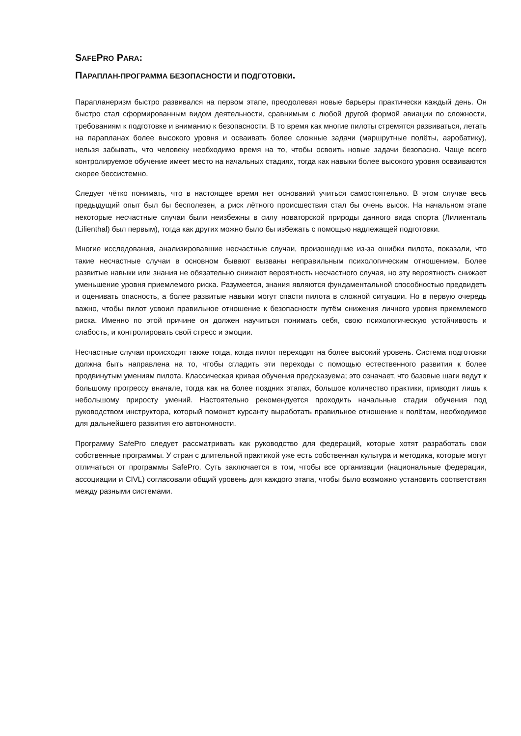SAFEPRO PARA:
ПАРАПЛАН-ПРОГРАММА БЕЗОПАСНОСТИ И ПОДГОТОВКИ.
Парапланеризм быстро развивался на первом этапе, преодолевая новые барьеры практически каждый день. Он быстро стал сформированным видом деятельности, сравнимым с любой другой формой авиации по сложности, требованиям к подготовке и вниманию к безопасности. В то время как многие пилоты стремятся развиваться, летать на парапланах более высокого уровня и осваивать более сложные задачи (маршрутные полёты, аэробатику), нельзя забывать, что человеку необходимо время на то, чтобы освоить новые задачи безопасно. Чаще всего контролируемое обучение имеет место на начальных стадиях, тогда как навыки более высокого уровня осваиваются скорее бессистемно.
Следует чётко понимать, что в настоящее время нет оснований учиться самостоятельно. В этом случае весь предыдущий опыт был бы бесполезен, а риск лётного происшествия стал бы очень высок. На начальном этапе некоторые несчастные случаи были неизбежны в силу новаторской природы данного вида спорта (Лилиенталь (Lilienthal) был первым), тогда как других можно было бы избежать с помощью надлежащей подготовки.
Многие исследования, анализировавшие несчастные случаи, произошедшие из-за ошибки пилота, показали, что такие несчастные случаи в основном бывают вызваны неправильным психологическим отношением. Более развитые навыки или знания не обязательно снижают вероятность несчастного случая, но эту вероятность снижает уменьшение уровня приемлемого риска. Разумеется, знания являются фундаментальной способностью предвидеть и оценивать опасность, а более развитые навыки могут спасти пилота в сложной ситуации. Но в первую очередь важно, чтобы пилот усвоил правильное отношение к безопасности путём снижения личного уровня приемлемого риска. Именно по этой причине он должен научиться понимать себя, свою психологическую устойчивость и слабость, и контролировать свой стресс и эмоции.
Несчастные случаи происходят также тогда, когда пилот переходит на более высокий уровень. Система подготовки должна быть направлена на то, чтобы сгладить эти переходы с помощью естественного развития к более продвинутым умениям пилота. Классическая кривая обучения предсказуема; это означает, что базовые шаги ведут к большому прогрессу вначале, тогда как на более поздних этапах, большое количество практики, приводит лишь к небольшому приросту умений. Настоятельно рекомендуется проходить начальные стадии обучения под руководством инструктора, который поможет курсанту выработать правильное отношение к полётам, необходимое для дальнейшего развития его автономности.
Программу SafePro следует рассматривать как руководство для федераций, которые хотят разработать свои собственные программы. У стран с длительной практикой уже есть собственная культура и методика, которые могут отличаться от программы SafePro. Суть заключается в том, чтобы все организации (национальные федерации, ассоциации и CIVL) согласовали общий уровень для каждого этапа, чтобы было возможно установить соответствия между разными системами.